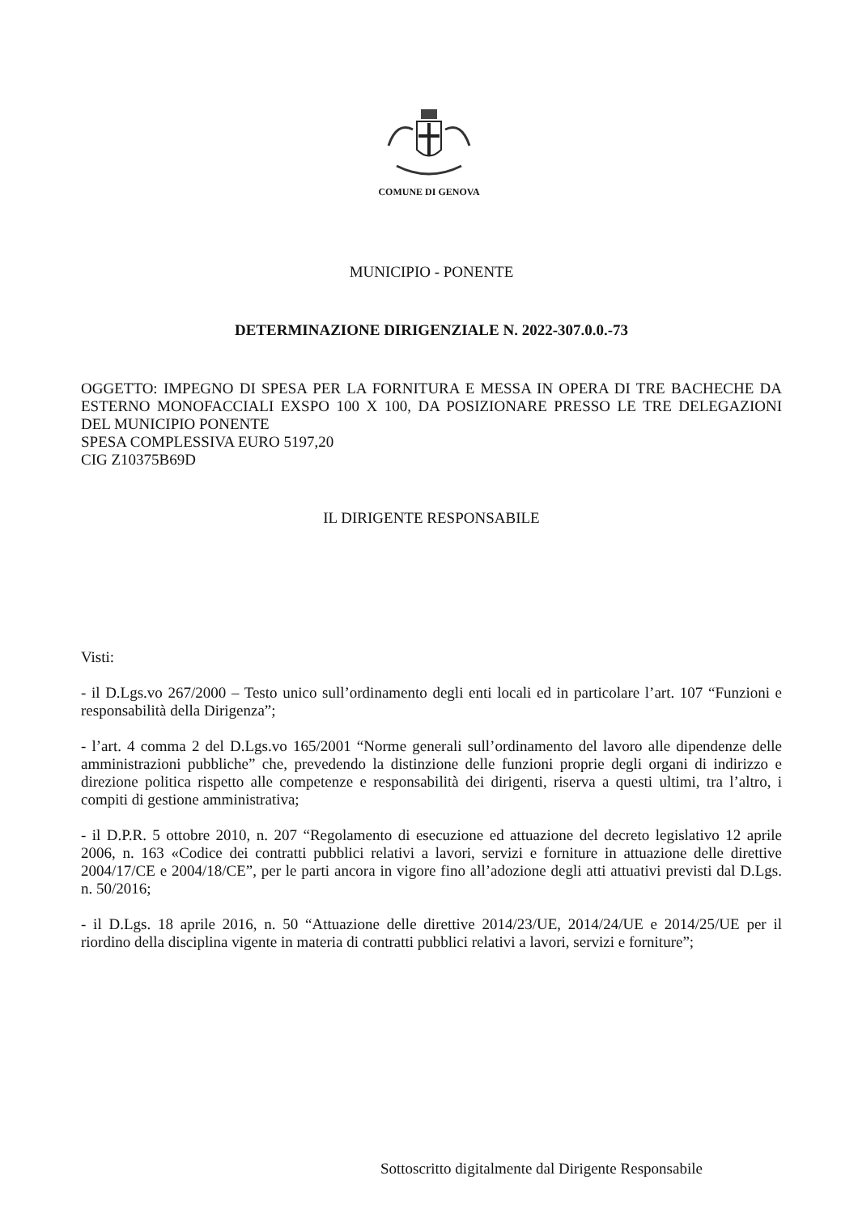COMUNE DI GENOVA
MUNICIPIO - PONENTE
DETERMINAZIONE DIRIGENZIALE N. 2022-307.0.0.-73
OGGETTO: IMPEGNO DI SPESA PER LA FORNITURA E MESSA IN OPERA DI TRE BACHECHE DA ESTERNO MONOFACCIALI EXSPO 100 X 100, DA POSIZIONARE PRESSO LE TRE DELEGAZIONI DEL MUNICIPIO PONENTE
SPESA COMPLESSIVA EURO 5197,20
CIG Z10375B69D
IL DIRIGENTE RESPONSABILE
Visti:
- il D.Lgs.vo 267/2000 – Testo unico sull’ordinamento degli enti locali ed in particolare l’art. 107 “Funzioni e responsabilità della Dirigenza”;
- l’art. 4 comma 2 del D.Lgs.vo 165/2001 “Norme generali sull’ordinamento del lavoro alle dipendenze delle amministrazioni pubbliche” che, prevedendo la distinzione delle funzioni proprie degli organi di indirizzo e direzione politica rispetto alle competenze e responsabilità dei dirigenti, riserva a questi ultimi, tra l’altro, i compiti di gestione amministrativa;
- il D.P.R. 5 ottobre 2010, n. 207 “Regolamento di esecuzione ed attuazione del decreto legislativo 12 aprile 2006, n. 163 «Codice dei contratti pubblici relativi a lavori, servizi e forniture in attuazione delle direttive 2004/17/CE e 2004/18/CE”, per le parti ancora in vigore fino all’adozione degli atti attuativi previsti dal D.Lgs. n. 50/2016;
- il D.Lgs. 18 aprile 2016, n. 50 “Attuazione delle direttive 2014/23/UE, 2014/24/UE e 2014/25/UE per il riordino della disciplina vigente in materia di contratti pubblici relativi a lavori, servizi e forniture”;
Sottoscritto digitalmente dal Dirigente Responsabile